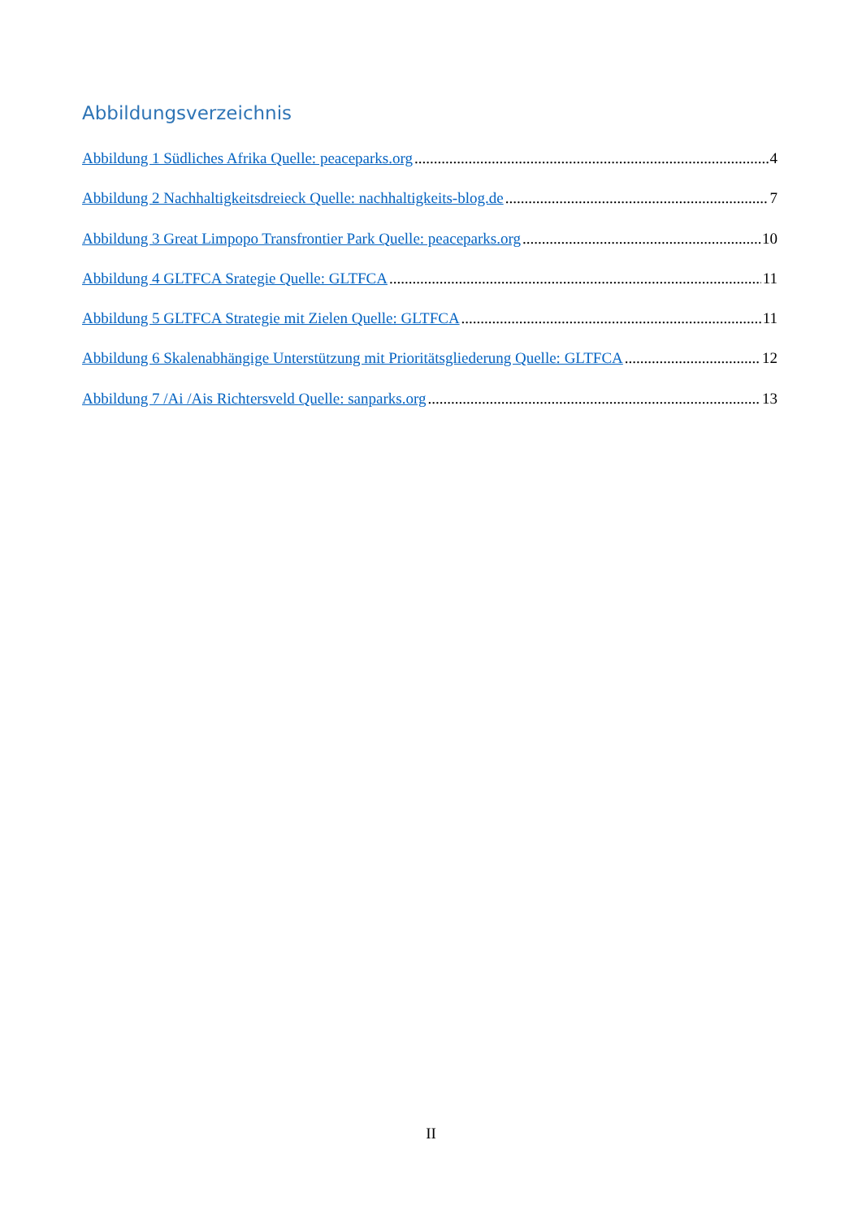Abbildungsverzeichnis
Abbildung 1 Südliches Afrika Quelle: peaceparks.org 4
Abbildung 2 Nachhaltigkeitsdreieck Quelle: nachhaltigkeits-blog.de 7
Abbildung 3 Great Limpopo Transfrontier Park Quelle: peaceparks.org 10
Abbildung 4 GLTFCA Srategie Quelle: GLTFCA 11
Abbildung 5 GLTFCA Strategie mit Zielen Quelle: GLTFCA 11
Abbildung 6 Skalenabhängige Unterstützung mit Prioritätsgliederung Quelle: GLTFCA 12
Abbildung 7 /Ai /Ais Richtersveld Quelle: sanparks.org 13
II